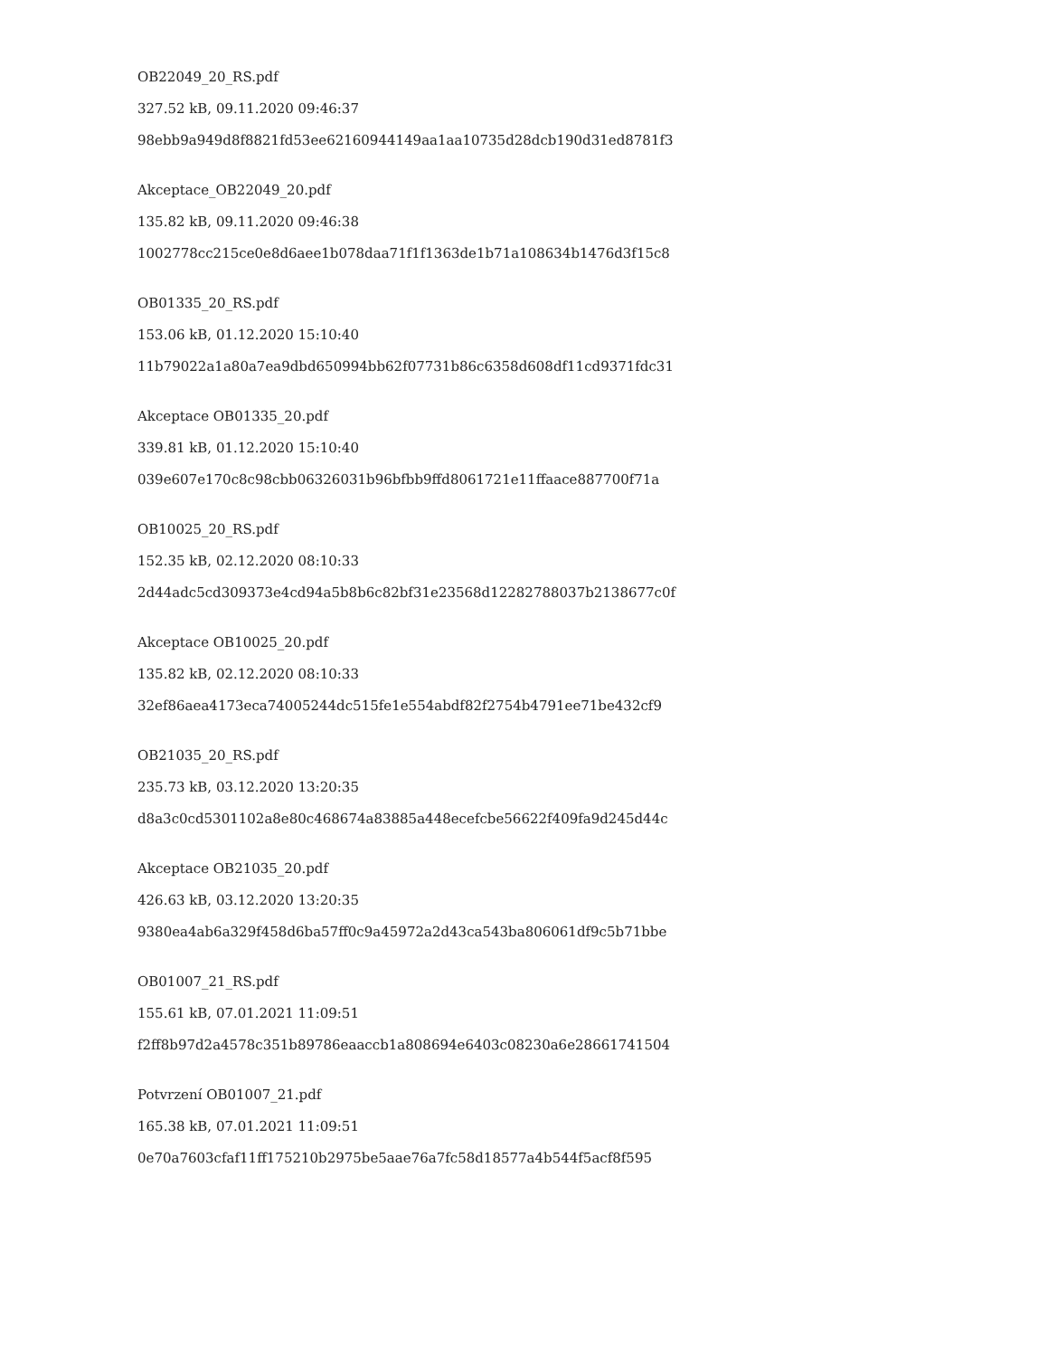OB22049_20_RS.pdf
327.52 kB, 09.11.2020 09:46:37
98ebb9a949d8f8821fd53ee62160944149aa1aa10735d28dcb190d31ed8781f3
Akceptace_OB22049_20.pdf
135.82 kB, 09.11.2020 09:46:38
1002778cc215ce0e8d6aee1b078daa71f1f1363de1b71a108634b1476d3f15c8
OB01335_20_RS.pdf
153.06 kB, 01.12.2020 15:10:40
11b79022a1a80a7ea9dbd650994bb62f07731b86c6358d608df11cd9371fdc31
Akceptace OB01335_20.pdf
339.81 kB, 01.12.2020 15:10:40
039e607e170c8c98cbb06326031b96bfbb9ffd8061721e11ffaace887700f71a
OB10025_20_RS.pdf
152.35 kB, 02.12.2020 08:10:33
2d44adc5cd309373e4cd94a5b8b6c82bf31e23568d12282788037b2138677c0f
Akceptace OB10025_20.pdf
135.82 kB, 02.12.2020 08:10:33
32ef86aea4173eca74005244dc515fe1e554abdf82f2754b4791ee71be432cf9
OB21035_20_RS.pdf
235.73 kB, 03.12.2020 13:20:35
d8a3c0cd5301102a8e80c468674a83885a448ecefcbe56622f409fa9d245d44c
Akceptace OB21035_20.pdf
426.63 kB, 03.12.2020 13:20:35
9380ea4ab6a329f458d6ba57ff0c9a45972a2d43ca543ba806061df9c5b71bbe
OB01007_21_RS.pdf
155.61 kB, 07.01.2021 11:09:51
f2ff8b97d2a4578c351b89786eaaccb1a808694e6403c08230a6e28661741504
Potvrzení OB01007_21.pdf
165.38 kB, 07.01.2021 11:09:51
0e70a7603cfaf11ff175210b2975be5aae76a7fc58d18577a4b544f5acf8f595